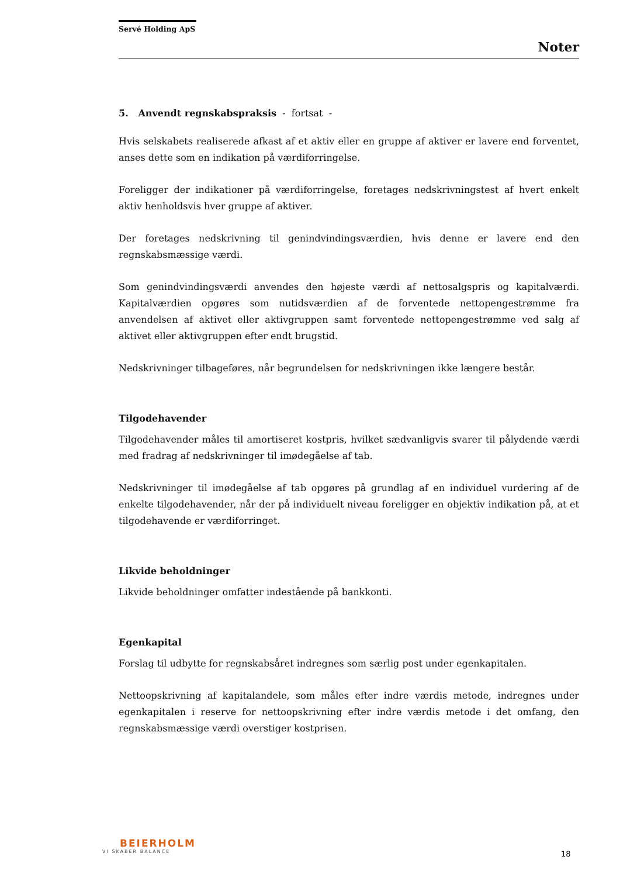Servé Holding ApS
Noter
5. Anvendt regnskabspraksis - fortsat -
Hvis selskabets realiserede afkast af et aktiv eller en gruppe af aktiver er lavere end forventet, anses dette som en indikation på værdiforringelse.
Foreligger der indikationer på værdiforringelse, foretages nedskrivningstest af hvert enkelt aktiv henholdsvis hver gruppe af aktiver.
Der foretages nedskrivning til genindvindingsværdien, hvis denne er lavere end den regnskabsmæssige værdi.
Som genindvindingsværdi anvendes den højeste værdi af nettosalgspris og kapitalværdi. Kapitalværdien opgøres som nutidsværdien af de forventede nettopengestrømme fra anvendelsen af aktivet eller aktivgruppen samt forventede nettopengestrømme ved salg af aktivet eller aktivgruppen efter endt brugstid.
Nedskrivninger tilbageføres, når begrundelsen for nedskrivningen ikke længere består.
Tilgodehavender
Tilgodehavender måles til amortiseret kostpris, hvilket sædvanligvis svarer til pålydende værdi med fradrag af nedskrivninger til imødegåelse af tab.
Nedskrivninger til imødegåelse af tab opgøres på grundlag af en individuel vurdering af de enkelte tilgodehavender, når der på individuelt niveau foreligger en objektiv indikation på, at et tilgodehavende er værdiforringet.
Likvide beholdninger
Likvide beholdninger omfatter indestående på bankkonti.
Egenkapital
Forslag til udbytte for regnskabsåret indregnes som særlig post under egenkapitalen.
Nettoopskrivning af kapitalandele, som måles efter indre værdis metode, indregnes under egenkapitalen i reserve for nettoopskrivning efter indre værdis metode i det omfang, den regnskabsmæssige værdi overstiger kostprisen.
BEIERHOLM
VI SKABER BALANCE
18